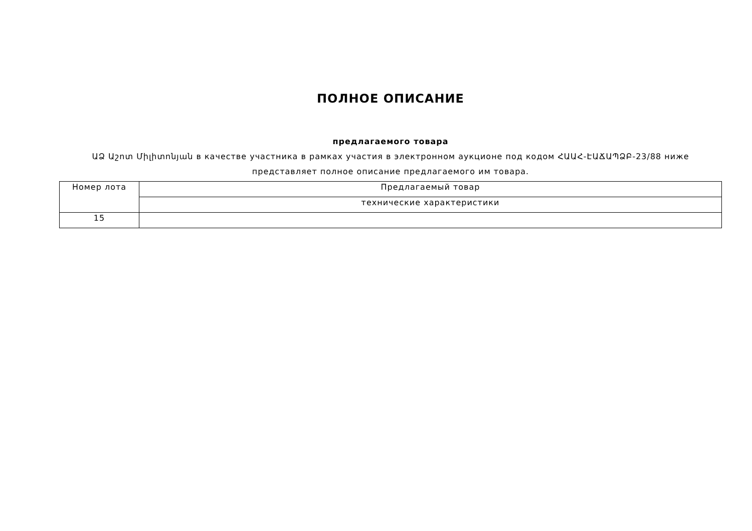ПОЛНОЕ ОПИСАНИЕ
предлагаемого товара
ԱՁ Աշոտ Միլիտոնյան в качестве участника в рамках участия в электронном аукционе под кодом ՀԱԱՀ-ԷԱՃԱՊՁԲ-23/88 ниже представляет полное описание предлагаемого им товара.
| Номер лота | Предлагаемый товар |
| | технические характеристики |
| 15 | |